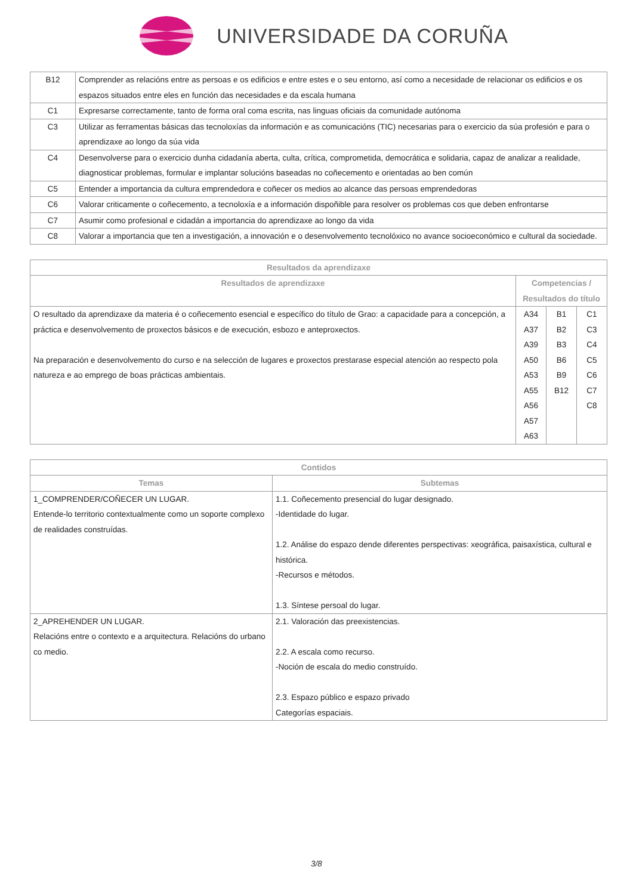UNIVERSIDADE DA CORUÑA
| B12 | Comprender as relacións entre as persoas e os edificios e entre estes e o seu entorno, así como a necesidade de relacionar os edificios e os espazos situados entre eles en función das necesidades e da escala humana |
| C1 | Expresarse correctamente, tanto de forma oral coma escrita, nas linguas oficiais da comunidade autónoma |
| C3 | Utilizar as ferramentas básicas das tecnoloxías da información e as comunicacións (TIC) necesarias para o exercicio da súa profesión e para o aprendizaxe ao longo da súa vida |
| C4 | Desenvolverse para o exercicio dunha cidadanía aberta, culta, crítica, comprometida, democrática e solidaria, capaz de analizar a realidade, diagnosticar problemas, formular e implantar solucións baseadas no coñecemento e orientadas ao ben común |
| C5 | Entender a importancia da cultura emprendedora e coñecer os medios ao alcance das persoas emprendedoras |
| C6 | Valorar criticamente o coñecemento, a tecnoloxía e a información dispoñible para resolver os problemas cos que deben enfrontarse |
| C7 | Asumir como profesional e cidadán a importancia do aprendizaxe ao longo da vida |
| C8 | Valorar a importancia que ten a investigación, a innovación e o desenvolvemento tecnolóxico no avance socioeconómico e cultural da sociedade. |
| Resultados da aprendizaxe | | | |
| --- | --- | --- | --- |
| Resultados de aprendizaxe | Competencias / Resultados do título | | |
| O resultado da aprendizaxe da materia é o coñecemento esencial e específico do título de Grao: a capacidade para a concepción, a práctica e desenvolvemento de proxectos básicos e de execución, esbozo e anteproxectos. Na preparación e desenvolvemento do curso e na selección de lugares e proxectos prestarase especial atención ao respecto pola natureza e ao emprego de boas prácticas ambientais. | A34 A37 A39 A50 A53 A55 A56 A57 A63 | B1 B2 B3 B6 B9 B12 | C1 C3 C4 C5 C6 C7 C8 |
| Contidos | |
| --- | --- |
| Temas | Subtemas |
| 1_COMPRENDER/COÑECER UN LUGAR. Entende-lo territorio contextualmente como un soporte complexo de realidades construídas. | 1.1. Coñecemento presencial do lugar designado. -Identidade do lugar. 1.2. Análise do espazo dende diferentes perspectivas: xeográfica, paisaxística, cultural e histórica. -Recursos e métodos. 1.3. Síntese persoal do lugar. |
| 2_APREHENDER UN LUGAR. Relacións entre o contexto e a arquitectura. Relacións do urbano co medio. | 2.1. Valoración das preexistencias. 2.2. A escala como recurso. -Noción de escala do medio construído. 2.3. Espazo público e espazo privado Categorías espaciais. |
3/8